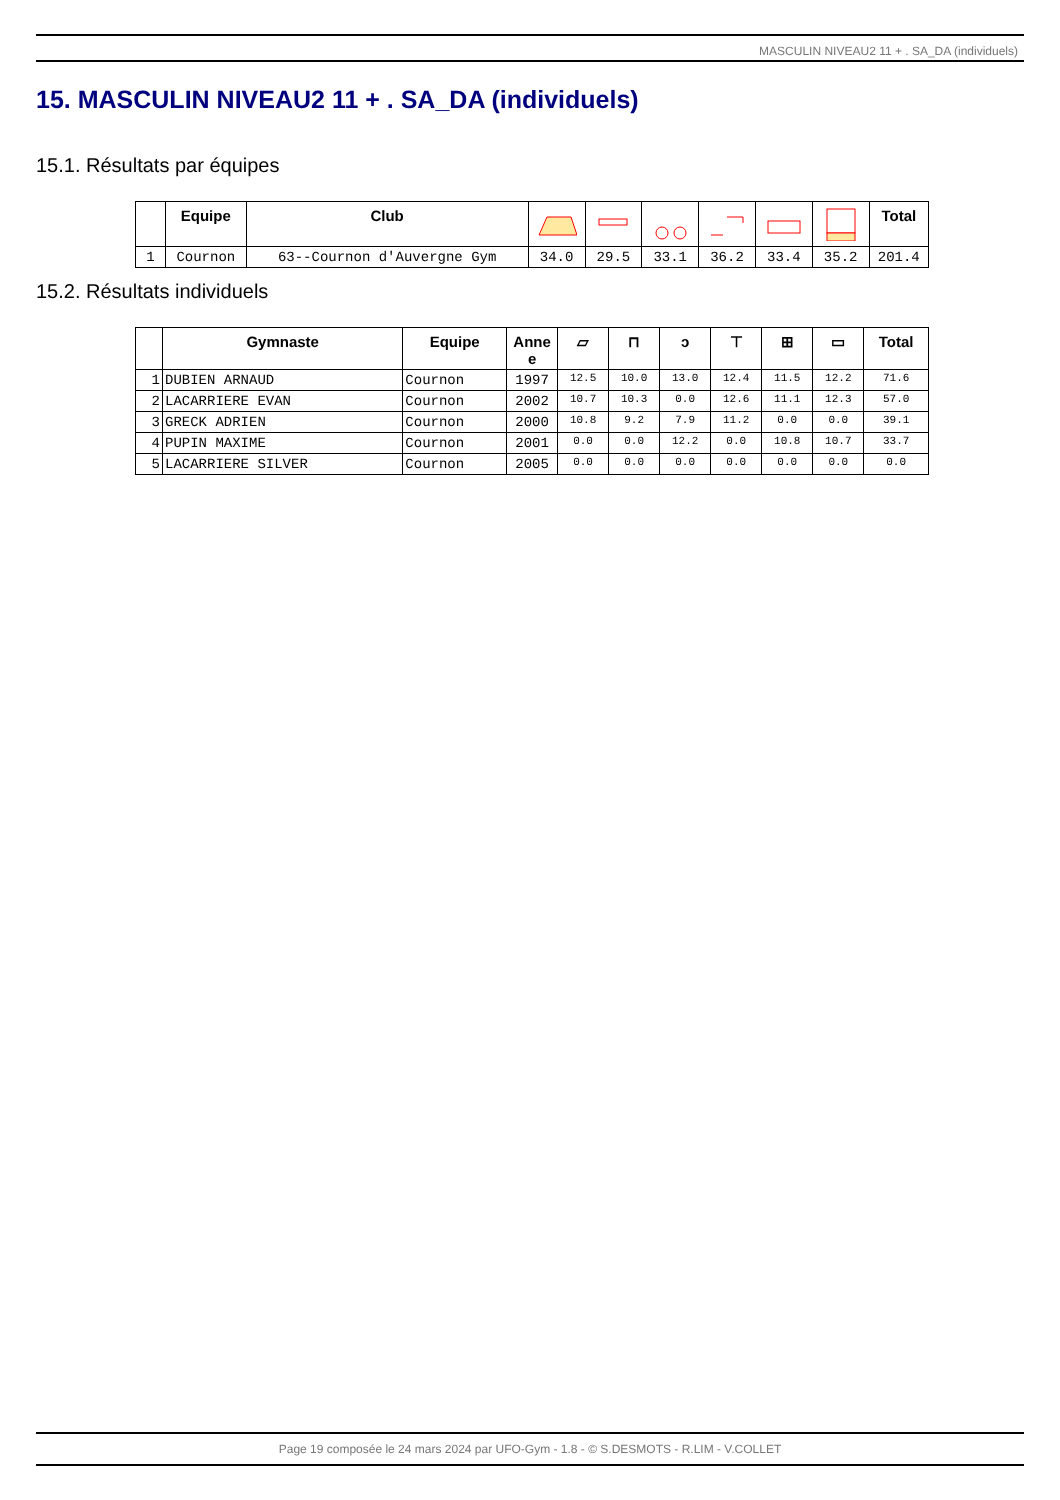MASCULIN NIVEAU2 11 + . SA_DA (individuels)
15. MASCULIN NIVEAU2 11 + . SA_DA (individuels)
15.1. Résultats par équipes
| | Equipe | Club | | | | | | | Total |
| --- | --- | --- | --- | --- | --- | --- | --- | --- | --- |
| 1 | Cournon | 63--Cournon d'Auvergne Gym | 34.0 | 29.5 | 33.1 | 36.2 | 33.4 | 35.2 | 201.4 |
15.2. Résultats individuels
| | Gymnaste | Equipe | Anne e | ▱ | ⊓ | ↄ | ⊤ | ⊞ | ▭ | Total |
| --- | --- | --- | --- | --- | --- | --- | --- | --- | --- | --- |
| 1 | DUBIEN ARNAUD | Cournon | 1997 | 12.5 | 10.0 | 13.0 | 12.4 | 11.5 | 12.2 | 71.6 |
| 2 | LACARRIERE EVAN | Cournon | 2002 | 10.7 | 10.3 | 0.0 | 12.6 | 11.1 | 12.3 | 57.0 |
| 3 | GRECK ADRIEN | Cournon | 2000 | 10.8 | 9.2 | 7.9 | 11.2 | 0.0 | 0.0 | 39.1 |
| 4 | PUPIN MAXIME | Cournon | 2001 | 0.0 | 0.0 | 12.2 | 0.0 | 10.8 | 10.7 | 33.7 |
| 5 | LACARRIERE SILVER | Cournon | 2005 | 0.0 | 0.0 | 0.0 | 0.0 | 0.0 | 0.0 | 0.0 |
Page 19 composée le 24 mars 2024 par UFO-Gym - 1.8 - © S.DESMOTS - R.LIM - V.COLLET